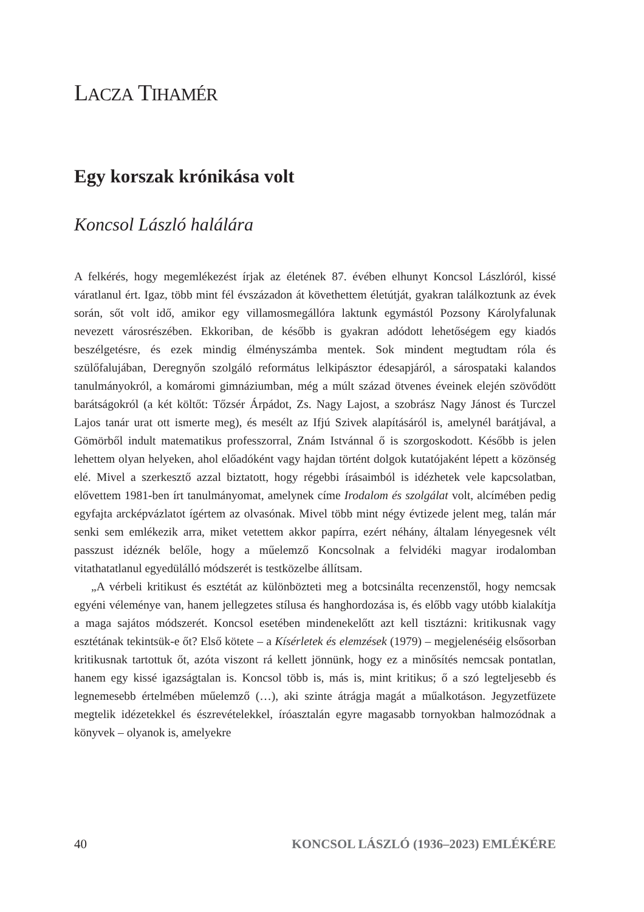LACZA TIHAMÉR
Egy korszak krónikása volt
Koncsol László halálára
A felkérés, hogy megemlékezést írjak az életének 87. évében elhunyt Koncsol Lászlóról, kissé váratlanul ért. Igaz, több mint fél évszázadon át követhettem élet­útját, gyakran találkoztunk az évek során, sőt volt idő, amikor egy villamosmeg­állóra laktunk egymástól Pozsony Károlyfalunak nevezett városrészében. Ekkori­ban, de később is gyakran adódott lehetőségem egy kiadós beszélgetésre, és ezek mindig élményszámba mentek. Sok mindent megtudtam róla és szülőfalujában, Deregnyőn szolgáló református lelkipásztor édesapjáról, a sárospataki kalandos tanulmányokról, a komáromi gimnáziumban, még a múlt század ötvenes évei­nek elején szövődött barátságokról (a két költőt: Tőzsér Árpádot, Zs. Nagy Lajost, a szobrász Nagy Jánost és Turczel Lajos tanár urat ott ismerte meg), és mesélt az Ifjú Szivek alapításáról is, amelynél barátjával, a Gömörből indult matemati­kus professzorral, Znám Istvánnal ő is szorgoskodott. Később is jelen lehettem olyan helyeken, ahol előadóként vagy hajdan történt dolgok kutatójaként lépett a közönség elé. Mivel a szerkesztő azzal biztatott, hogy régebbi írásaimból is idézhetek vele kapcsolatban, elővettem 1981-ben írt tanulmányomat, amelynek címe Irodalom és szolgálat volt, alcímében pedig egyfajta arcképvázlatot ígértem az olvasónak. Mivel több mint négy évtizede jelent meg, talán már senki sem emlékezik arra, miket vetettem akkor papírra, ezért néhány, általam lényegesnek vélt passzust idéznék belőle, hogy a műelemző Koncsolnak a felvidéki magyar irodalomban vitathatatlanul egyedülálló módszerét is testközelbe állítsam.
„A vérbeli kritikust és esztétát az különbözteti meg a botcsinálta recenzenstől, hogy nemcsak egyéni véleménye van, hanem jellegzetes stílusa és hanghordozá­sa is, és előbb vagy utóbb kialakítja a maga sajátos módszerét. Koncsol esetében mindenekelőtt azt kell tisztázni: kritikusnak vagy esztétának tekintsük-e őt? Első kötete – a Kísérletek és elemzések (1979) – megjelenéséig elsősorban kritikusnak tar­tottuk őt, azóta viszont rá kellett jönnünk, hogy ez a minősítés nemcsak pontat­lan, hanem egy kissé igazságtalan is. Koncsol több is, más is, mint kritikus; ő a szó legteljesebb és legnemesebb értelmében műelemző (…), aki szinte átrágja magát a műalkotáson. Jegyzetfüzete megtelik idézetekkel és észrevételekkel, íróasztalán egyre magasabb tornyokban halmozódnak a könyvek – olyanok is, amelyekre
40 KONCSOL LÁSZLÓ (1936–2023) EMLÉKÉRE